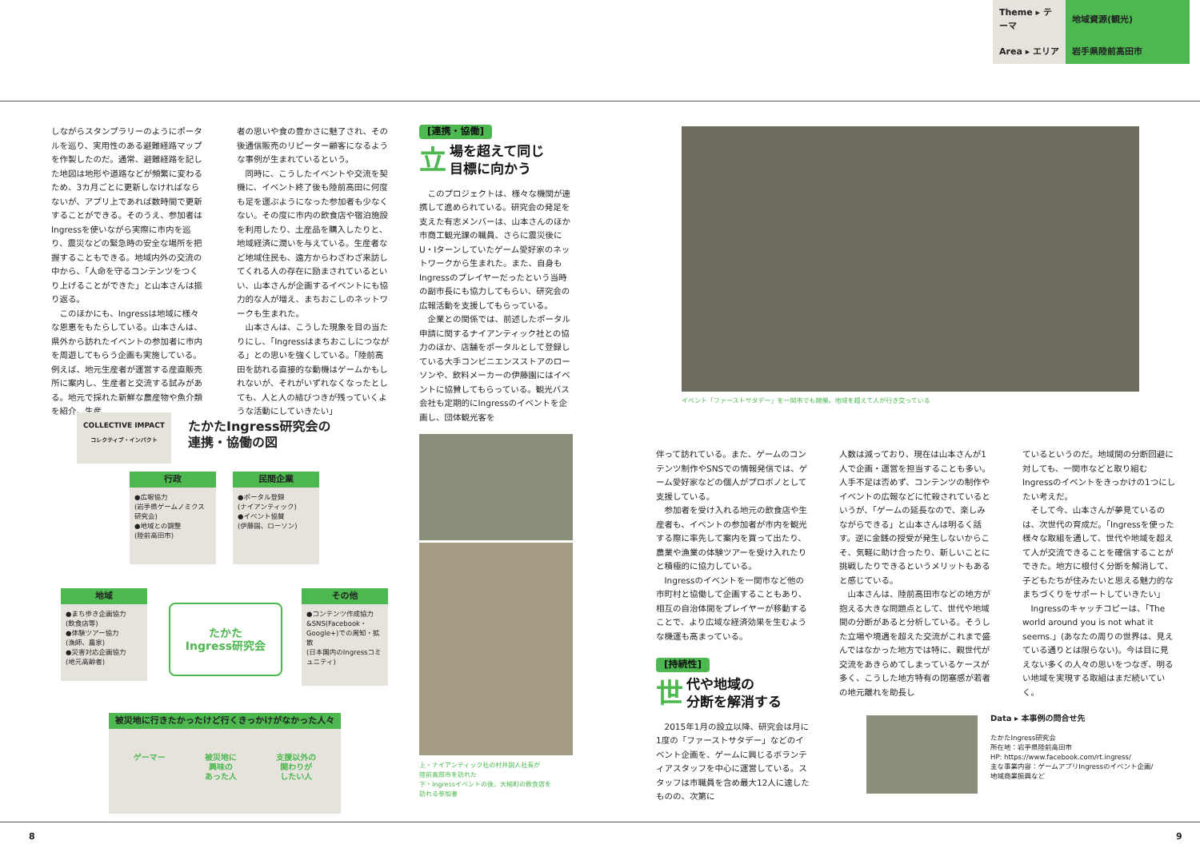Theme ▸ テーマ
地域資源(観光)
Area ▸ エリア
岩手県陸前高田市
しながらスタンプラリーのようにポータルを巡り、実用性のある避難経路マップを作製したのだ。通常、避難経路を記した地図は地形や道路などが頻繁に変わるため、3カ月ごとに更新しなければならないが、アプリ上であれば数時間で更新することができる。そのうえ、参加者はIngressを使いながら実際に市内を巡り、震災などの緊急時の安全な場所を把握することもできる。地域内外の交流の中から、「人命を守るコンテンツをつくり上げることができた」と山本さんは振り返る。
このほかにも、Ingressは地域に様々な恩恵をもたらしている。山本さんは、県外から訪れたイベントの参加者に市内を周遊してもらう企画も実施している。例えば、地元生産者が運営する産直販売所に案内し、生産者と交流する試みがある。地元で採れた新鮮な農産物や魚介類を紹介。生産
者の思いや食の豊かさに魅了され、その後通信販売のリピーター顧客になるような事例が生まれているという。
同時に、こうしたイベントや交流を契機に、イベント終了後も陸前高田に何度も足を運ぶようになった参加者も少なくない。その度に市内の飲食店や宿泊施設を利用したり、土産品を購入したりと、地域経済に潤いを与えている。生産者など地域住民も、遠方からわざわざ来訪してくれる人の存在に励まされているといい、山本さんが企画するイベントにも協力的な人が増え、まちおこしのネットワークも生まれた。
山本さんは、こうした現象を目の当たりにし、「Ingressはまちおこしにつながる」との思いを強くしている。「陸前高田を訪れる直接的な動機はゲームかもしれないが、それがいずれなくなったとしても、人と人の結びつきが残っていくような活動にしていきたい」
COLLECTIVE IMPACT
コレクティブ・インパクト
たかたIngress研究会の
連携・協働の図
行政
●広報協力
(岩手県ゲームノミクス研究会)
●地域との調整
(陸前高田市)
民間企業
●ポータル登録
(ナイアンティック)
●イベント協賛
(伊藤園、ローソン)
地域
●まち歩き企画協力
(飲食店等)
●体験ツアー協力
(漁師、農家)
●災害対応企画協力
(地元高齢者)
たかた
Ingress研究会
その他
●コンテンツ作成協力&SNS(Facebook・Google+)での周知・拡散
(日本国内のIngressコミュニティ)
被災地に行きたかったけど行くきっかけがなかった人々
ゲーマー 被災地に
興味の
あった人 支援以外の
関わりが
したい人
[連携・協働]
立場を超えて同じ
目標に向かう
このプロジェクトは、様々な機関が連携して進められている。研究会の発足を支えた有志メンバーは、山本さんのほか市商工観光課の職員、さらに震災後にU・Iターンしていたゲーム愛好家のネットワークから生まれた。また、自身もIngressのプレイヤーだったという当時の副市長にも協力してもらい、研究会の広報活動を支援してもらっている。
企業との関係では、前述したポータル申請に関するナイアンティック社との協力のほか、店舗をポータルとして登録している大手コンビニエンスストアのローソンや、飲料メーカーの伊藤園にはイベントに協賛してもらっている。観光バス会社も定期的にIngressのイベントを企画し、団体観光客を
上・ナイアンティック社の村井説人社長が
陸前高田市を訪れた
下・Ingressイベントの後、大槌町の飲食店を
訪れる参加者
イベント「ファーストサタデー」を一関市でも開催。地域を超えて人が行き交っている
伴って訪れている。また、ゲームのコンテンツ制作やSNSでの情報発信では、ゲーム愛好家などの個人がプロボノとして支援している。
参加者を受け入れる地元の飲食店や生産者も、イベントの参加者が市内を観光する際に率先して案内を買って出たり、農業や漁業の体験ツアーを受け入れたりと積極的に協力している。
Ingressのイベントを一関市など他の市町村と協働して企画することもあり、相互の自治体間をプレイヤーが移動することで、より広域な経済効果を生むような機運も高まっている。
[持続性]
世代や地域の
分断を解消する
2015年1月の設立以降、研究会は月に1度の「ファーストサタデー」などのイベント企画を、ゲームに興じるボランティアスタッフを中心に運営している。スタッフは市職員を含め最大12人に達したものの、次第に
人数は減っており、現在は山本さんが1人で企画・運営を担当することも多い。人手不足は否めず、コンテンツの制作やイベントの広報などに忙殺されているというが、「ゲームの延長なので、楽しみながらできる」と山本さんは明るく話す。逆に金銭の授受が発生しないからこそ、気軽に助け合ったり、新しいことに挑戦したりできるというメリットもあると感じている。
山本さんは、陸前高田市などの地方が抱える大きな問題点として、世代や地域間の分断があると分析している。そうした立場や境遇を超えた交流がこれまで盛んではなかった地方では特に、親世代が交流をあきらめてしまっているケースが多く、こうした地方特有の閉塞感が若者の地元離れを助長し
ているというのだ。地域間の分断回避に対しても、一関市などと取り組むIngressのイベントをきっかけの1つにしたい考えだ。
そして今、山本さんが夢見ているのは、次世代の育成だ。「Ingressを使った様々な取組を通して、世代や地域を超えて人が交流できることを確信することができた。地方に根付く分断を解消して、子どもたちが住みたいと思える魅力的なまちづくりをサポートしていきたい」
Ingressのキャッチコピーは、「The world around you is not what it seems.」(あなたの周りの世界は、見えている通りとは限らない)。今は目に見えない多くの人々の思いをつなぎ、明るい地域を実現する取組はまだ続いていく。
Data ▸ 本事例の問合せ先
たかたIngress研究会
所在地：岩手県陸前高田市
HP: https://www.facebook.com/rt.ingress/
主な事業内容：ゲームアプリIngressのイベント企画/
地域商業振興など
8 9